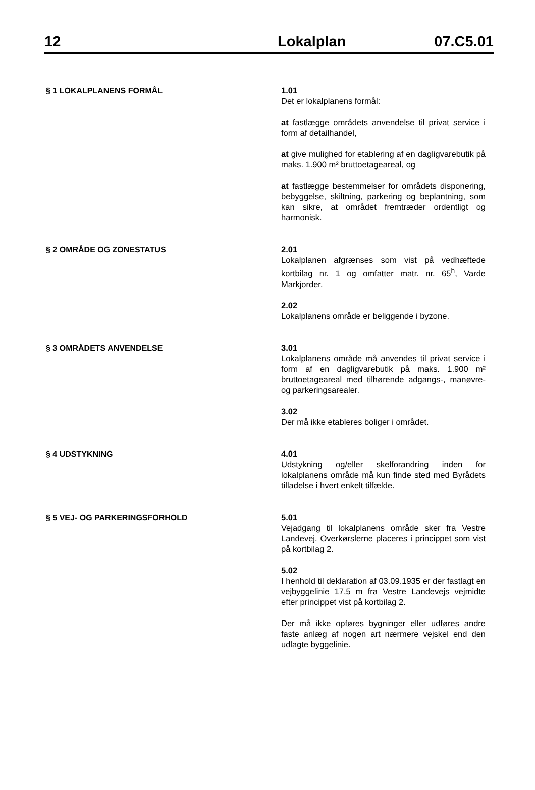12 Lokalplan 07.C5.01
§ 1 LOKALPLANENS FORMÅL
1.01
Det er lokalplanens formål:
at fastlægge områdets anvendelse til privat service i form af detailhandel,
at give mulighed for etablering af en dagligvarebutik på maks. 1.900 m² bruttoetageareal, og
at fastlægge bestemmelser for områdets disponering, bebyggelse, skiltning, parkering og beplantning, som kan sikre, at området fremtræder ordentligt og harmonisk.
§ 2 OMRÅDE OG ZONESTATUS
2.01
Lokalplanen afgrænses som vist på vedhæftede kortbilag nr. 1 og omfatter matr. nr. 65<sup>h</sup>, Varde Markjorder.
2.02
Lokalplanens område er beliggende i byzone.
§ 3 OMRÅDETS ANVENDELSE
3.01
Lokalplanens område må anvendes til privat service i form af en dagligvarebutik på maks. 1.900 m² bruttoetageareal med tilhørende adgangs-, manøvre- og parkeringsarealer.
3.02
Der må ikke etableres boliger i området.
§ 4 UDSTYKNING
4.01
Udstykning og/eller skelforandring inden for lokalplanens område må kun finde sted med Byrådets tilladelse i hvert enkelt tilfælde.
§ 5 VEJ- OG PARKERINGSFORHOLD
5.01
Vejadgang til lokalplanens område sker fra Vestre Landevej. Overkørslerne placeres i princippet som vist på kortbilag 2.
5.02
I henhold til deklaration af 03.09.1935 er der fastlagt en vejbyggelinie 17,5 m fra Vestre Landevejs vejmidte efter princippet vist på kortbilag 2.
Der må ikke opføres bygninger eller udføres andre faste anlæg af nogen art nærmere vejskel end den udlagte byggelinie.